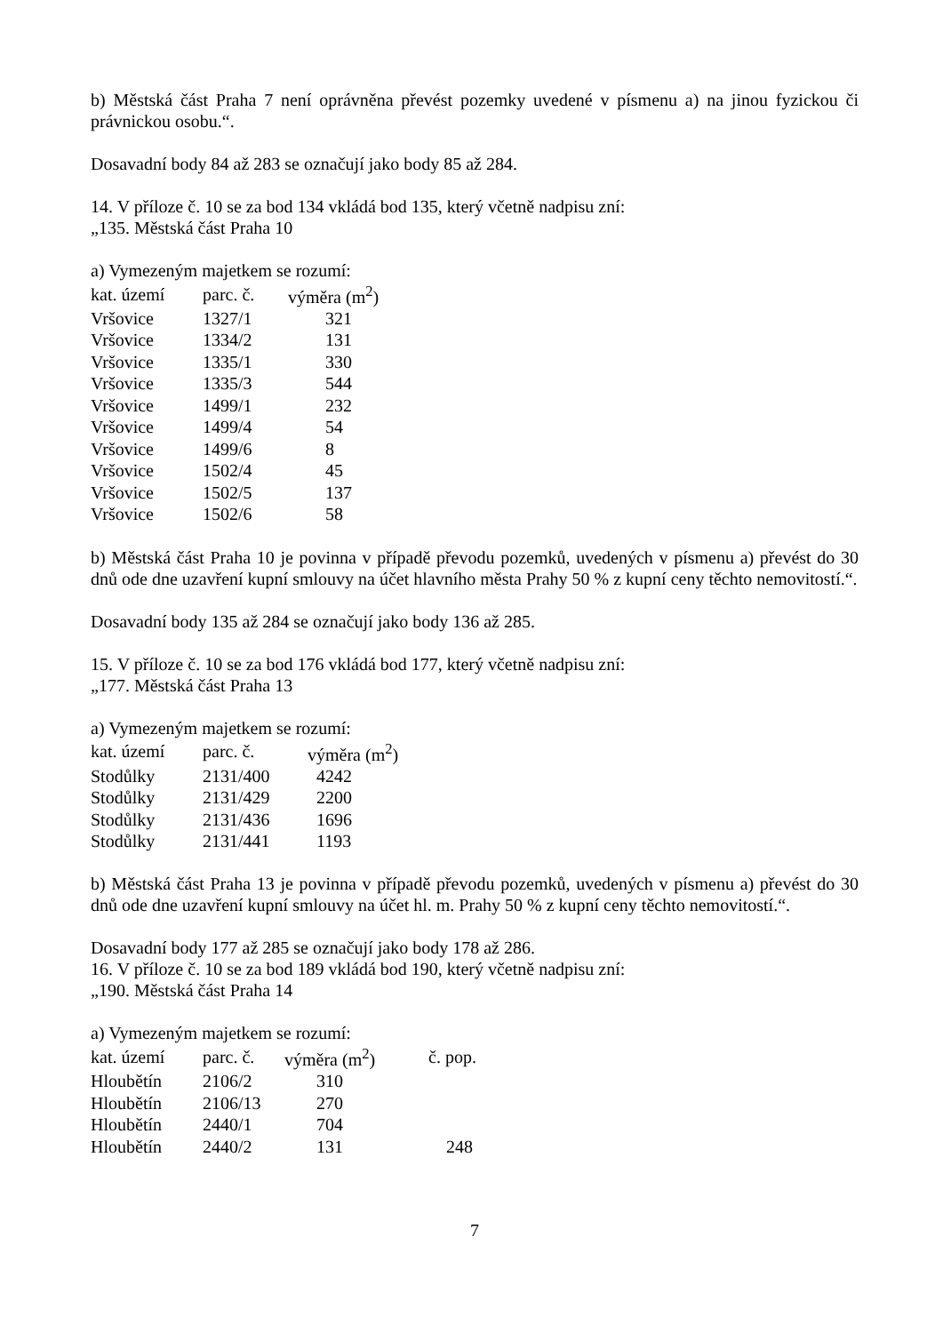b) Městská část Praha 7 není oprávněna převést pozemky uvedené v písmenu a) na jinou fyzickou či právnickou osobu.“.
Dosavadní body 84 až 283 se označují jako body 85 až 284.
14. V příloze č. 10 se za bod 134 vkládá bod 135, který včetně nadpisu zní:
„135. Městská část Praha 10
a) Vymezeným majetkem se rozumí:
| kat. území | parc. č. | výměra (m<sup>2</sup>) |
| --- | --- | --- |
| Vršovice | 1327/1 | 321 |
| Vršovice | 1334/2 | 131 |
| Vršovice | 1335/1 | 330 |
| Vršovice | 1335/3 | 544 |
| Vršovice | 1499/1 | 232 |
| Vršovice | 1499/4 | 54 |
| Vršovice | 1499/6 | 8 |
| Vršovice | 1502/4 | 45 |
| Vršovice | 1502/5 | 137 |
| Vršovice | 1502/6 | 58 |
b) Městská část Praha 10 je povinna v případě převodu pozemků, uvedených v písmenu a) převést do 30 dnů ode dne uzavření kupní smlouvy na účet hlavního města Prahy 50 % z kupní ceny těchto nemovitostí.“.
Dosavadní body 135 až 284 se označují jako body 136 až 285.
15. V příloze č. 10 se za bod 176 vkládá bod 177, který včetně nadpisu zní:
„177. Městská část Praha 13
a) Vymezeným majetkem se rozumí:
| kat. území | parc. č. | výměra (m<sup>2</sup>) |
| --- | --- | --- |
| Stodůlky | 2131/400 | 4242 |
| Stodůlky | 2131/429 | 2200 |
| Stodůlky | 2131/436 | 1696 |
| Stodůlky | 2131/441 | 1193 |
b) Městská část Praha 13 je povinna v případě převodu pozemků, uvedených v písmenu a) převést do 30 dnů ode dne uzavření kupní smlouvy na účet hl. m. Prahy 50 % z kupní ceny těchto nemovitostí.“.
Dosavadní body 177 až 285 se označují jako body 178 až 286.
16. V příloze č. 10 se za bod 189 vkládá bod 190, který včetně nadpisu zní:
„190. Městská část Praha 14
a) Vymezeným majetkem se rozumí:
| kat. území | parc. č. | výměra (m<sup>2</sup>) | č. pop. |
| --- | --- | --- | --- |
| Hloubětín | 2106/2 | 310 | |
| Hloubětín | 2106/13 | 270 | |
| Hloubětín | 2440/1 | 704 | |
| Hloubětín | 2440/2 | 131 | 248 |
7